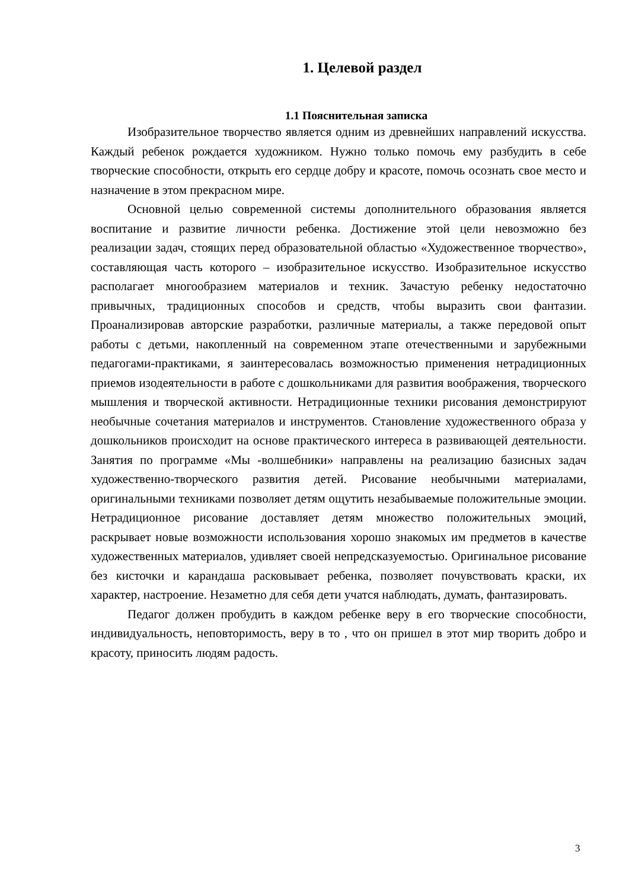1. Целевой раздел
1.1 Пояснительная записка
Изобразительное творчество является одним из древнейших направлений искусства. Каждый ребенок рождается художником. Нужно только помочь ему разбудить в себе творческие способности, открыть его сердце добру и красоте, помочь осознать свое место и назначение в этом прекрасном мире.
Основной целью современной системы дополнительного образования является воспитание и развитие личности ребенка. Достижение этой цели невозможно без реализации задач, стоящих перед образовательной областью «Художественное творчество», составляющая часть которого – изобразительное искусство. Изобразительное искусство располагает многообразием материалов и техник. Зачастую ребенку недостаточно привычных, традиционных способов и средств, чтобы выразить свои фантазии. Проанализировав авторские разработки, различные материалы, а также передовой опыт работы с детьми, накопленный на современном этапе отечественными и зарубежными педагогами-практиками, я заинтересовалась возможностью применения нетрадиционных приемов изодеятельности в работе с дошкольниками для развития воображения, творческого мышления и творческой активности. Нетрадиционные техники рисования демонстрируют необычные сочетания материалов и инструментов. Становление художественного образа у дошкольников происходит на основе практического интереса в развивающей деятельности. Занятия по программе «Мы -волшебники» направлены на реализацию базисных задач художественно-творческого развития детей. Рисование необычными материалами, оригинальными техниками позволяет детям ощутить незабываемые положительные эмоции. Нетрадиционное рисование доставляет детям множество положительных эмоций, раскрывает новые возможности использования хорошо знакомых им предметов в качестве художественных материалов, удивляет своей непредсказуемостью. Оригинальное рисование без кисточки и карандаша расковывает ребенка, позволяет почувствовать краски, их характер, настроение. Незаметно для себя дети учатся наблюдать, думать, фантазировать.
Педагог должен пробудить в каждом ребенке веру в его творческие способности, индивидуальность, неповторимость, веру в то , что он пришел в этот мир творить добро и красоту, приносить людям радость.
3